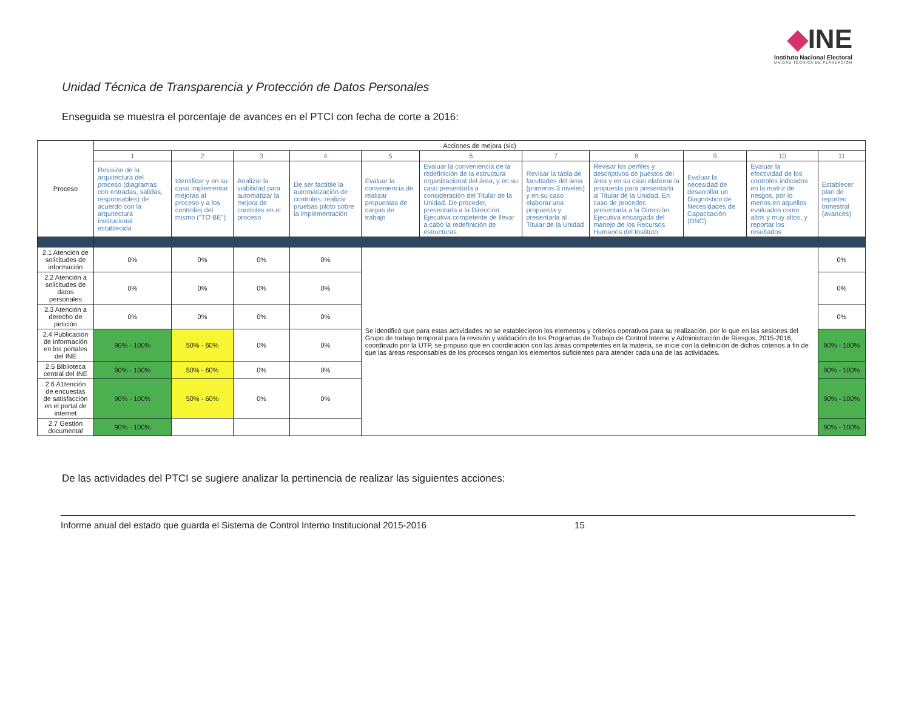◆INE
Instituto Nacional Electoral
UNIDAD TÉCNICA DE PLANEACIÓN
Unidad Técnica de Transparencia y Protección de Datos Personales
Enseguida se muestra el porcentaje de avances en el PTCI con fecha de corte a 2016:
| Proceso | Acciones de mejora (sic) | | | | | | | | | | |
| --- | --- | --- | --- | --- | --- | --- | --- | --- | --- | --- | --- |
| | 1 | 2 | 3 | 4 | 5 | 6 | 7 | 8 | 9 | 10 | 11 |
| | Revisión de la arquitectura del proceso (diagramas con entradas, salidas, responsables) de acuerdo con la arquitectura institucional establecida | Identificar y en su caso implementar mejoras al proceso y a los controles del mismo ("TO BE") | Analizar la viabilidad para automatizar la mejora de controles en el proceso | De ser factible la automatización de controles, realizar pruebas piloto sobre la implementación | Evaluar la conveniencia de realizar propuestas de cargas de trabajo | Evaluar la conveniencia de la redefinición de la estructura organizacional del área, y en su caso presentarla a consideración del Titular de la Unidad. De proceder, presentarla a la Dirección Ejecutiva competente de llevar a cabo la redefinición de estructuras | Revisar la tabla de facultades del área (primeros 3 niveles) y en su caso elaborar una propuesta y presentarla al Titular de la Unidad | Revisar los perfiles y descriptivos de puestos del área y en su caso elaborar la propuesta para presentarla al Titular de la Unidad. En caso de proceder, presentarla a la Dirección Ejecutiva encargada del manejo de los Recursos Humanos del Instituto | Evaluar la necesidad de desarrollar un Diagnóstico de Necesidades de Capacitación (DNC) | Evaluar la efectividad de los controles indicados en la matriz de riesgos, por lo menos en aquellos evaluados como altos y muy altos, y reportar los resultados | Establecer plan de reporteo trimestral (avances) |
| 2.1 Atención de solicitudes de información | 0% | 0% | 0% | 0% | Se identificó que para estas actividades no se establecieron los elementos y criterios operativos para su realización, por lo que en las sesiones del Grupo de trabajo temporal para la revisión y validación de los Programas de Trabajo de Control Interno y Administración de Riesgos, 2015-2016, coordinado por la UTP, se propuso que en coordinación con las áreas competentes en la materia, se inicie con la definición de dichos criterios a fin de que las áreas responsables de los procesos tengan los elementos suficientes para atender cada una de las actividades. | | | | | | 0% |
| 2.2 Atención a solicitudes de datos personales | 0% | 0% | 0% | 0% | | | | | | | 0% |
| 2.3 Atención a derecho de petición | 0% | 0% | 0% | 0% | | | | | | | 0% |
| 2.4 Publicación de información en los portales del INE | 90% - 100% | 50% - 60% | 0% | 0% | | | | | | | 90% - 100% |
| 2.5 Biblioteca central del INE | 90% - 100% | 50% - 60% | 0% | 0% | | | | | | | 90% - 100% |
| 2.6 A1tención de encuestas de satisfacción en el portal de internet | 90% - 100% | 50% - 60% | 0% | 0% | | | | | | | 90% - 100% |
| 2.7 Gestión documental | 90% - 100% | | | | | | | | | | 90% - 100% |
De las actividades del PTCI se sugiere analizar la pertinencia de realizar las siguientes acciones:
Informe anual del estado que guarda el Sistema de Control Interno Institucional 2015-2016 15